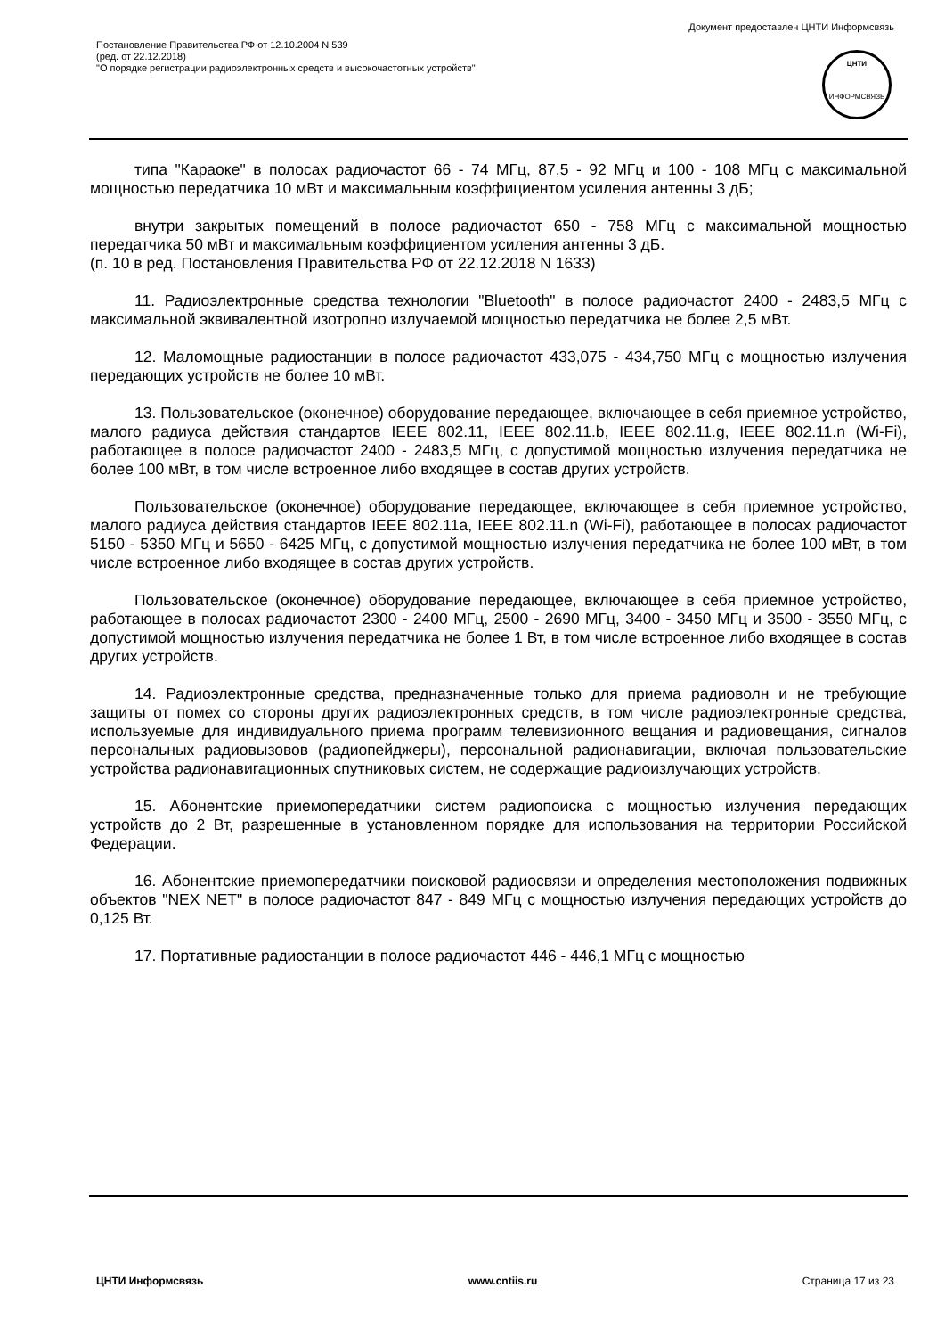Документ предоставлен ЦНТИ Информсвязь
Постановление Правительства РФ от 12.10.2004 N 539
(ред. от 22.12.2018)
"О порядке регистрации радиоэлектронных средств и высокочастотных устройств"
ЦНТИ
ИНФОРМСВЯЗЬ
типа "Караоке" в полосах радиочастот 66 - 74 МГц, 87,5 - 92 МГц и 100 - 108 МГц с максимальной мощностью передатчика 10 мВт и максимальным коэффициентом усиления антенны 3 дБ;
внутри закрытых помещений в полосе радиочастот 650 - 758 МГц с максимальной мощностью передатчика 50 мВт и максимальным коэффициентом усиления антенны 3 дБ.
(п. 10 в ред. Постановления Правительства РФ от 22.12.2018 N 1633)
11. Радиоэлектронные средства технологии "Bluetooth" в полосе радиочастот 2400 - 2483,5 МГц с максимальной эквивалентной изотропно излучаемой мощностью передатчика не более 2,5 мВт.
12. Маломощные радиостанции в полосе радиочастот 433,075 - 434,750 МГц с мощностью излучения передающих устройств не более 10 мВт.
13. Пользовательское (оконечное) оборудование передающее, включающее в себя приемное устройство, малого радиуса действия стандартов IEEE 802.11, IEEE 802.11.b, IEEE 802.11.g, IEEE 802.11.n (Wi-Fi), работающее в полосе радиочастот 2400 - 2483,5 МГц, с допустимой мощностью излучения передатчика не более 100 мВт, в том числе встроенное либо входящее в состав других устройств.
Пользовательское (оконечное) оборудование передающее, включающее в себя приемное устройство, малого радиуса действия стандартов IEEE 802.11a, IEEE 802.11.n (Wi-Fi), работающее в полосах радиочастот 5150 - 5350 МГц и 5650 - 6425 МГц, с допустимой мощностью излучения передатчика не более 100 мВт, в том числе встроенное либо входящее в состав других устройств.
Пользовательское (оконечное) оборудование передающее, включающее в себя приемное устройство, работающее в полосах радиочастот 2300 - 2400 МГц, 2500 - 2690 МГц, 3400 - 3450 МГц и 3500 - 3550 МГц, с допустимой мощностью излучения передатчика не более 1 Вт, в том числе встроенное либо входящее в состав других устройств.
14. Радиоэлектронные средства, предназначенные только для приема радиоволн и не требующие защиты от помех со стороны других радиоэлектронных средств, в том числе радиоэлектронные средства, используемые для индивидуального приема программ телевизионного вещания и радиовещания, сигналов персональных радиовызовов (радиопейджеры), персональной радионавигации, включая пользовательские устройства радионавигационных спутниковых систем, не содержащие радиоизлучающих устройств.
15. Абонентские приемопередатчики систем радиопоиска с мощностью излучения передающих устройств до 2 Вт, разрешенные в установленном порядке для использования на территории Российской Федерации.
16. Абонентские приемопередатчики поисковой радиосвязи и определения местоположения подвижных объектов "NEX NET" в полосе радиочастот 847 - 849 МГц с мощностью излучения передающих устройств до 0,125 Вт.
17. Портативные радиостанции в полосе радиочастот 446 - 446,1 МГц с мощностью
ЦНТИ Информсвязь www.cntiis.ru Страница 17 из 23